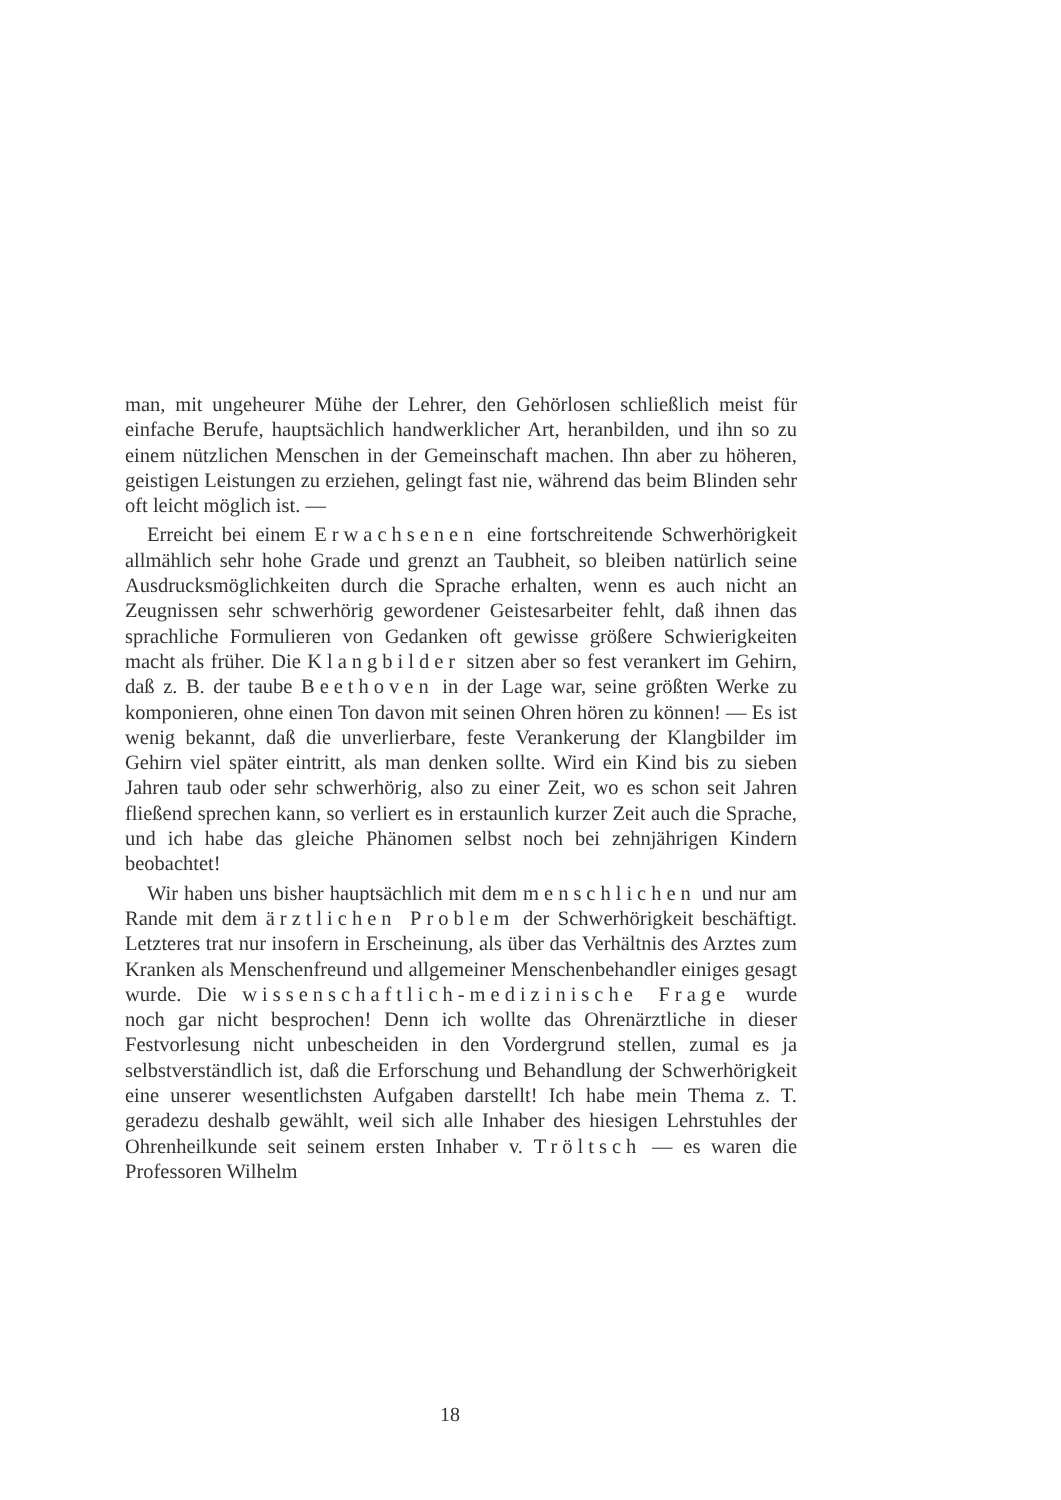man, mit ungeheurer Mühe der Lehrer, den Gehörlosen schließlich meist für einfache Berufe, hauptsächlich handwerklicher Art, heranbilden, und ihn so zu einem nützlichen Menschen in der Gemeinschaft machen. Ihn aber zu höheren, geistigen Leistungen zu erziehen, gelingt fast nie, während das beim Blinden sehr oft leicht möglich ist. —
Erreicht bei einem Erwachsenen eine fortschreitende Schwerhörigkeit allmählich sehr hohe Grade und grenzt an Taubheit, so bleiben natürlich seine Ausdrucksmöglichkeiten durch die Sprache erhalten, wenn es auch nicht an Zeugnissen sehr schwerhörig gewordener Geistesarbeiter fehlt, daß ihnen das sprachliche Formulieren von Gedanken oft gewisse größere Schwierigkeiten macht als früher. Die Klangbilder sitzen aber so fest verankert im Gehirn, daß z. B. der taube Beethoven in der Lage war, seine größten Werke zu komponieren, ohne einen Ton davon mit seinen Ohren hören zu können! — Es ist wenig bekannt, daß die unverlierbare, feste Verankerung der Klangbilder im Gehirn viel später eintritt, als man denken sollte. Wird ein Kind bis zu sieben Jahren taub oder sehr schwerhörig, also zu einer Zeit, wo es schon seit Jahren fließend sprechen kann, so verliert es in erstaunlich kurzer Zeit auch die Sprache, und ich habe das gleiche Phänomen selbst noch bei zehnjährigen Kindern beobachtet!
Wir haben uns bisher hauptsächlich mit dem menschlichen und nur am Rande mit dem ärztlichen Problem der Schwerhörigkeit beschäftigt. Letzteres trat nur insofern in Erscheinung, als über das Verhältnis des Arztes zum Kranken als Menschenfreund und allgemeiner Menschenbehandler einiges gesagt wurde. Die wissenschaftlich-medizinische Frage wurde noch gar nicht besprochen! Denn ich wollte das Ohrenärztliche in dieser Festvorlesung nicht unbescheiden in den Vordergrund stellen, zumal es ja selbstverständlich ist, daß die Erforschung und Behandlung der Schwerhörigkeit eine unserer wesentlichsten Aufgaben darstellt! Ich habe mein Thema z. T. geradezu deshalb gewählt, weil sich alle Inhaber des hiesigen Lehrstuhles der Ohrenheilkunde seit seinem ersten Inhaber v. Tröltsch — es waren die Professoren Wilhelm
18